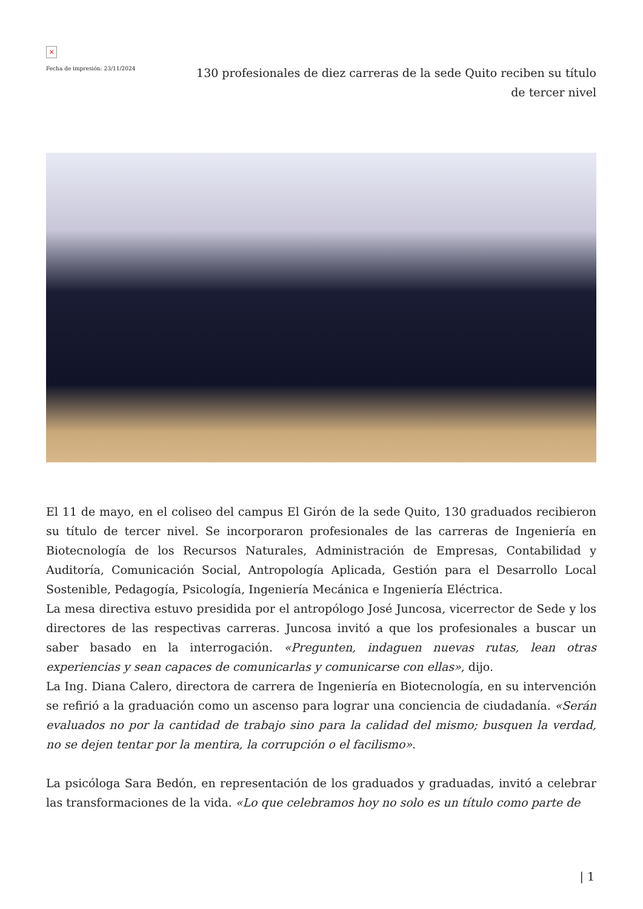×
Fecha de impresión: 23/11/2024
130 profesionales de diez carreras de la sede Quito reciben su título de tercer nivel
El 11 de mayo, en el coliseo del campus El Girón de la sede Quito, 130 graduados recibieron su título de tercer nivel. Se incorporaron profesionales de las carreras de Ingeniería en Biotecnología de los Recursos Naturales, Administración de Empresas, Contabilidad y Auditoría, Comunicación Social, Antropología Aplicada, Gestión para el Desarrollo Local Sostenible, Pedagogía, Psicología, Ingeniería Mecánica e Ingeniería Eléctrica.
La mesa directiva estuvo presidida por el antropólogo José Juncosa, vicerrector de Sede y los directores de las respectivas carreras. Juncosa invitó a que los profesionales a buscar un saber basado en la interrogación. «Pregunten, indaguen nuevas rutas, lean otras experiencias y sean capaces de comunicarlas y comunicarse con ellas», dijo.
La Ing. Diana Calero, directora de carrera de Ingeniería en Biotecnología, en su intervención se refirió a la graduación como un ascenso para lograr una conciencia de ciudadanía. «Serán evaluados no por la cantidad de trabajo sino para la calidad del mismo; busquen la verdad, no se dejen tentar por la mentira, la corrupción o el facilismo».
La psicóloga Sara Bedón, en representación de los graduados y graduadas, invitó a celebrar las transformaciones de la vida. «Lo que celebramos hoy no solo es un título como parte de
| 1